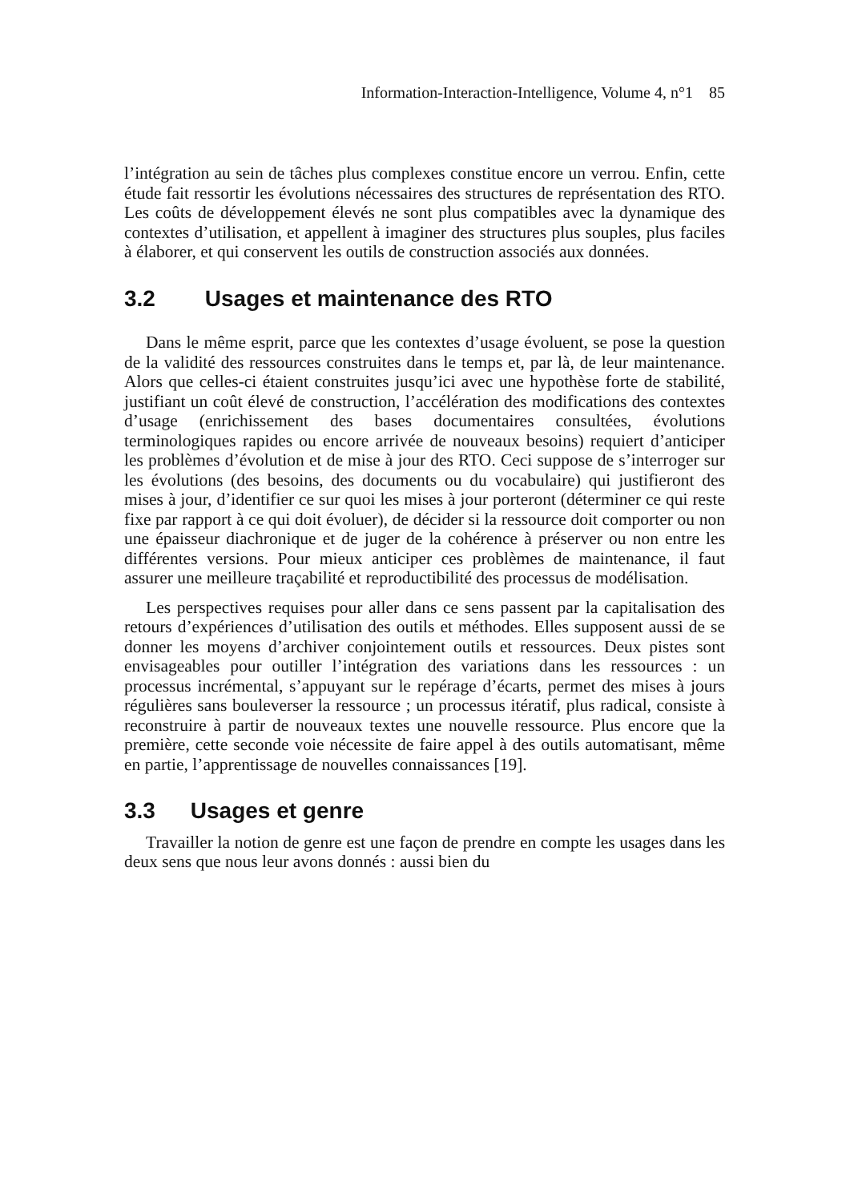Information-Interaction-Intelligence, Volume 4, n°1 85
l’intégration au sein de tâches plus complexes constitue encore un verrou. Enfin, cette étude fait ressortir les évolutions nécessaires des structures de représentation des RTO. Les coûts de développement élevés ne sont plus compatibles avec la dynamique des contextes d’utilisation, et appellent à imaginer des structures plus souples, plus faciles à élaborer, et qui conservent les outils de construction associés aux données.
3.2 Usages et maintenance des RTO
Dans le même esprit, parce que les contextes d’usage évoluent, se pose la question de la validité des ressources construites dans le temps et, par là, de leur maintenance. Alors que celles-ci étaient construites jusqu’ici avec une hypothèse forte de stabilité, justifiant un coût élevé de construction, l’accélération des modifications des contextes d’usage (enrichissement des bases documentaires consultées, évolutions terminologiques rapides ou encore arrivée de nouveaux besoins) requiert d’anticiper les problèmes d’évolution et de mise à jour des RTO. Ceci suppose de s’interroger sur les évolutions (des besoins, des documents ou du vocabulaire) qui justifieront des mises à jour, d’identifier ce sur quoi les mises à jour porteront (déterminer ce qui reste fixe par rapport à ce qui doit évoluer), de décider si la ressource doit comporter ou non une épaisseur diachronique et de juger de la cohérence à préserver ou non entre les différentes versions. Pour mieux anticiper ces problèmes de maintenance, il faut assurer une meilleure traçabilité et reproductibilité des processus de modélisation.
Les perspectives requises pour aller dans ce sens passent par la capitalisation des retours d’expériences d’utilisation des outils et méthodes. Elles supposent aussi de se donner les moyens d’archiver conjointement outils et ressources. Deux pistes sont envisageables pour outiller l’intégration des variations dans les ressources : un processus incrémental, s’appuyant sur le repérage d’écarts, permet des mises à jours régulières sans bouleverser la ressource ; un processus itératif, plus radical, consiste à reconstruire à partir de nouveaux textes une nouvelle ressource. Plus encore que la première, cette seconde voie nécessite de faire appel à des outils automatisant, même en partie, l’apprentissage de nouvelles connaissances [19].
3.3 Usages et genre
Travailler la notion de genre est une façon de prendre en compte les usages dans les deux sens que nous leur avons donnés : aussi bien du